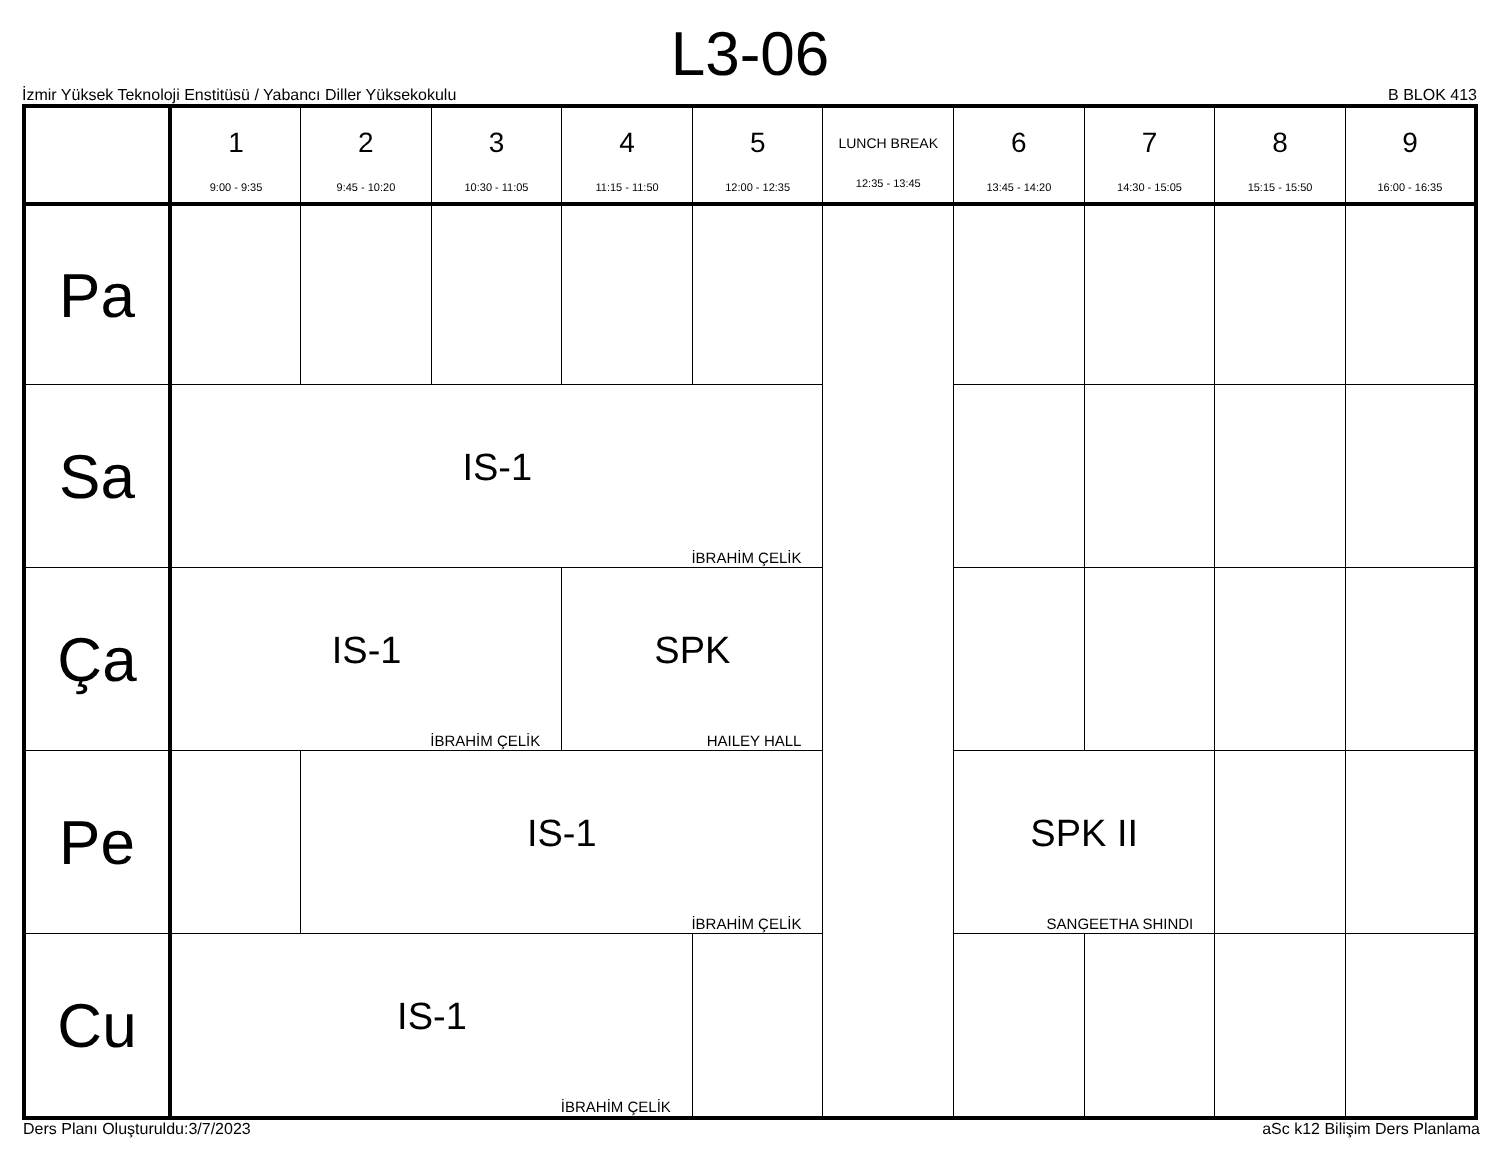L3-06
İzmir Yüksek Teknoloji Enstitüsü / Yabancı Diller Yüksekokulu B BLOK 413
| | 1 9:00 - 9:35 | 2 9:45 - 10:20 | 3 10:30 - 11:05 | 4 11:15 - 11:50 | 5 12:00 - 12:35 | LUNCH BREAK 12:35 - 13:45 | 6 13:45 - 14:20 | 7 14:30 - 15:05 | 8 15:15 - 15:50 | 9 16:00 - 16:35 |
| --- | --- | --- | --- | --- | --- | --- | --- | --- | --- | --- |
| Pa | | | | | | | | | | |
| Sa | IS-1 İBRAHİM ÇELİK | | | | | | | | | |
| Ça | IS-1 İBRAHİM ÇELİK | | | SPK HAILEY HALL | | | | | | |
| Pe | | IS-1 İBRAHİM ÇELİK | | | | | SPK II SANGEETHA SHINDI | | | |
| Cu | IS-1 İBRAHİM ÇELİK | | | | | | | | | |
Ders Planı Oluşturuldu:3/7/2023 aSc k12 Bilişim Ders Planlama